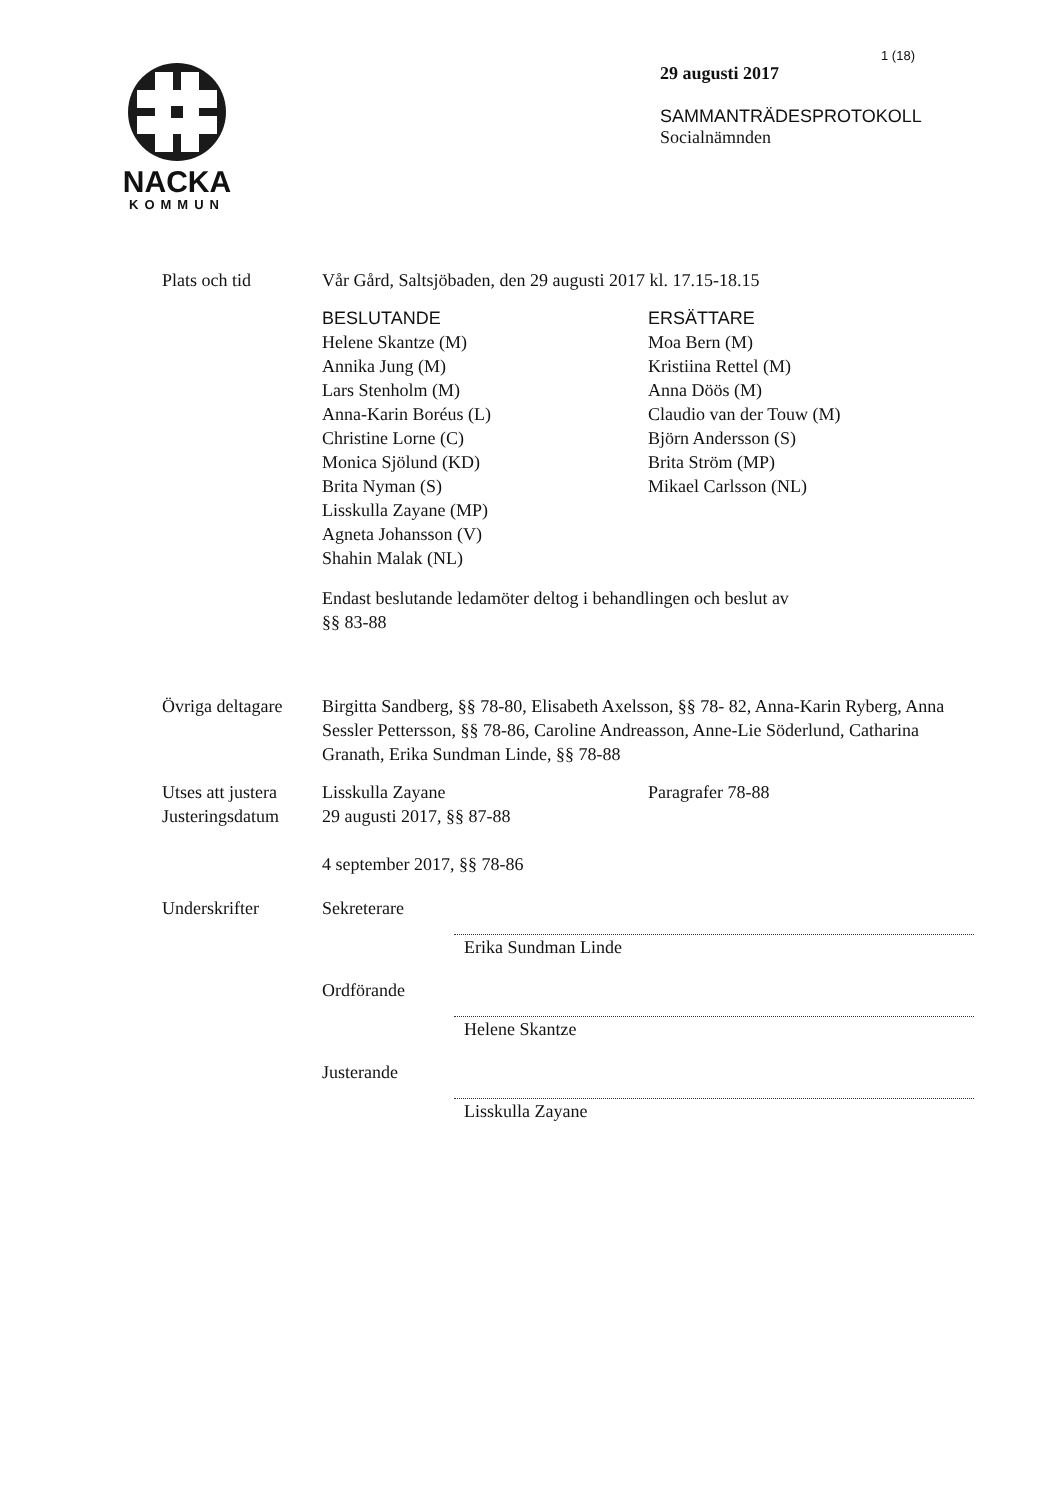NACKA
KOMMUN
1 (18)
29 augusti 2017
SAMMANTRÄDESPROTOKOLL
Socialnämnden
Plats och tid Vår Gård, Saltsjöbaden, den 29 augusti 2017 kl. 17.15-18.15
BESLUTANDE
Helene Skantze (M)
Annika Jung (M)
Lars Stenholm (M)
Anna-Karin Boréus (L)
Christine Lorne (C)
Monica Sjölund (KD)
Brita Nyman (S)
Lisskulla Zayane (MP)
Agneta Johansson (V)
Shahin Malak (NL)
ERSÄTTARE
Moa Bern (M)
Kristiina Rettel (M)
Anna Döös (M)
Claudio van der Touw (M)
Björn Andersson (S)
Brita Ström (MP)
Mikael Carlsson (NL)
Endast beslutande ledamöter deltog i behandlingen och beslut av
§§ 83-88
Övriga deltagare
Birgitta Sandberg, §§ 78-80, Elisabeth Axelsson, §§ 78- 82, Anna-Karin Ryberg, Anna Sessler Pettersson, §§ 78-86, Caroline Andreasson, Anne-Lie Söderlund, Catharina Granath, Erika Sundman Linde, §§ 78-88
Utses att justera
Lisskulla Zayane Paragrafer 78-88
Justeringsdatum
29 augusti 2017, §§ 87-88
4 september 2017, §§ 78-86
Underskrifter Sekreterare
Erika Sundman Linde
Ordförande
Helene Skantze
Justerande
Lisskulla Zayane